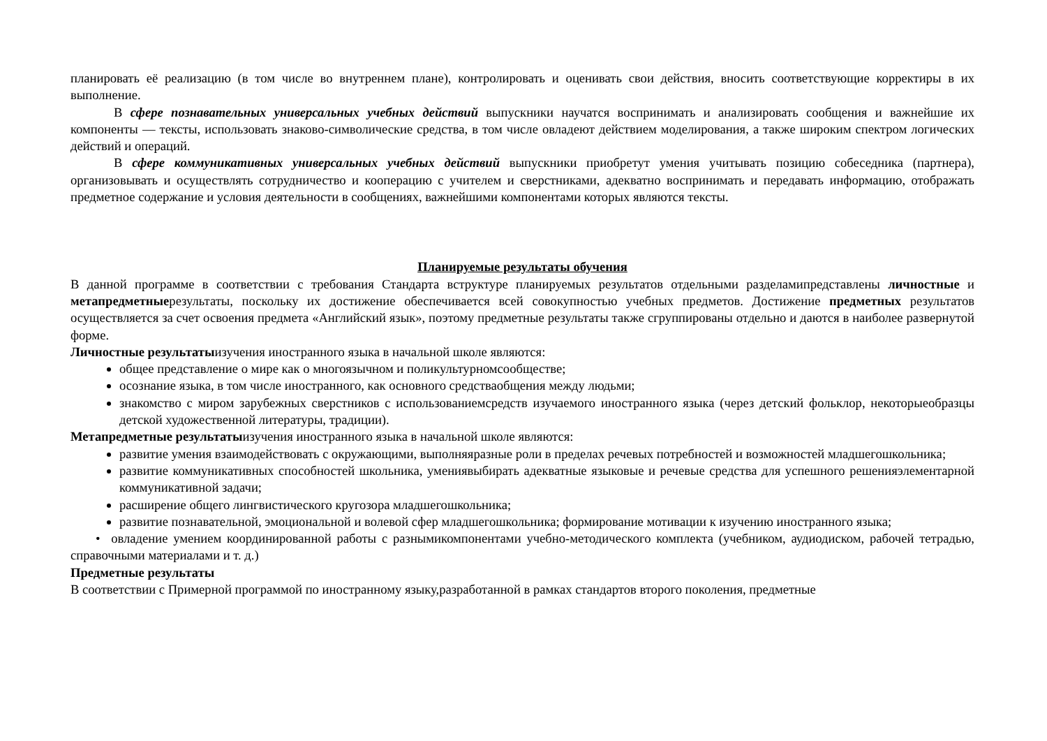планировать её реализацию (в том числе во внутреннем плане), контролировать и оценивать свои действия, вносить соответствующие корректиры в их выполнение.
В сфере познавательных универсальных учебных действий выпускники научатся воспринимать и анализировать сообщения и важнейшие их компоненты — тексты, использовать знаково-символические средства, в том числе овладеют действием моделирования, а также широким спектром логических действий и операций.
В сфере коммуникативных универсальных учебных действий выпускники приобретут умения учитывать позицию собеседника (партнера), организовывать и осуществлять сотрудничество и кооперацию с учителем и сверстниками, адекватно воспринимать и передавать информацию, отображать предметное содержание и условия деятельности в сообщениях, важнейшими компонентами которых являются тексты.
Планируемые результаты обучения
В данной программе в соответствии с требования Стандарта вструктуре планируемых результатов отдельными разделамипредставлены личностные и метапредметныерезультаты, поскольку их достижение обеспечивается всей совокупностью учебных предметов. Достижение предметных результатов осуществляется за счет освоения предмета «Английский язык», поэтому предметные результаты также сгруппированы отдельно и даются в наиболее развернутой форме.
Личностные результатыизучения иностранного языка в начальной школе являются:
общее представление о мире как о многоязычном и поликультурномсообществе;
осознание языка, в том числе иностранного, как основного средстваобщения между людьми;
знакомство с миром зарубежных сверстников с использованиемсредств изучаемого иностранного языка (через детский фольклор, некоторыеобразцы детской художественной литературы, традиции).
Метапредметные результатыизучения иностранного языка в начальной школе являются:
развитие умения взаимодействовать с окружающими, выполняяразные роли в пределах речевых потребностей и возможностей младшегошкольника;
развитие коммуникативных способностей школьника, умениявыбирать адекватные языковые и речевые средства для успешного решенияэлементарной коммуникативной задачи;
расширение общего лингвистического кругозора младшегошкольника;
развитие познавательной, эмоциональной и волевой сфер младшегошкольника; формирование мотивации к изучению иностранного языка;
• овладение умением координированной работы с разнымикомпонентами учебно-методического комплекта (учебником, аудиодиском, рабочей тетрадью, справочными материалами и т. д.)
Предметные результаты
В соответствии с Примерной программой по иностранному языку,разработанной в рамках стандартов второго поколения, предметные